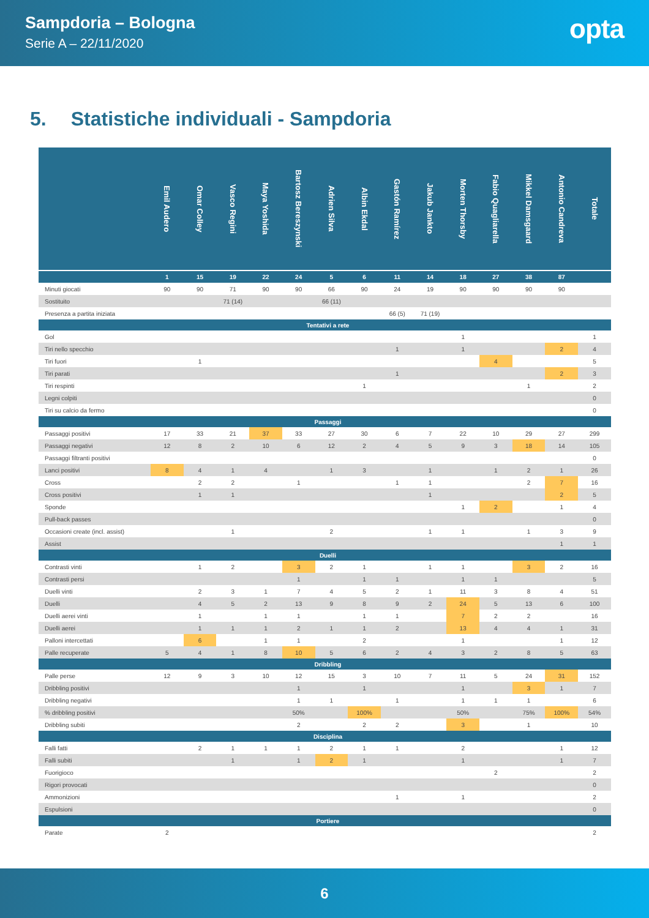Sampdoria – Bologna
Serie A – 22/11/2020
opta
5. Statistiche individuali - Sampdoria
| | Emil Audero | Omar Colley | Vasco Regini | Maya Yoshida | Bartosz Bereszynski | Adrien Silva | Albin Ekdal | Gastón Ramírez | Jakub Jankto | Morten Thorsby | Fabio Quagliarella | Mikkel Damsgaard | Antonio Candreva | Totale |
| --- | --- | --- | --- | --- | --- | --- | --- | --- | --- | --- | --- | --- | --- | --- |
| | 1 | 15 | 19 | 22 | 24 | 5 | 6 | 11 | 14 | 18 | 27 | 38 | 87 | |
| Minuti giocati | 90 | 90 | 71 | 90 | 90 | 66 | 90 | 24 | 19 | 90 | 90 | 90 | 90 | |
| Sostituito | | | 71 (14) | | | 66 (11) | | | | | | | | |
| Presenza a partita iniziata | | | | | | | | 66 (5) | 71 (19) | | | | | |
| Tentativi a rete | | | | | | | | | | | | | | |
| Gol | | | | | | | | | | 1 | | | | 1 |
| Tiri nello specchio | | | | | | | | 1 | | 1 | | | 2 | 4 |
| Tiri fuori | | 1 | | | | | | | | | 4 | | | 5 |
| Tiri parati | | | | | | | | 1 | | | | | 2 | 3 |
| Tiri respinti | | | | | | | 1 | | | | | 1 | | 2 |
| Legni colpiti | | | | | | | | | | | | | | 0 |
| Tiri su calcio da fermo | | | | | | | | | | | | | | 0 |
| Passaggi | | | | | | | | | | | | | | |
| Passaggi positivi | 17 | 33 | 21 | 37 | 33 | 27 | 30 | 6 | 7 | 22 | 10 | 29 | 27 | 299 |
| Passaggi negativi | 12 | 8 | 2 | 10 | 6 | 12 | 2 | 4 | 5 | 9 | 3 | 18 | 14 | 105 |
| Passaggi filtranti positivi | | | | | | | | | | | | | | 0 |
| Lanci positivi | 8 | 4 | 1 | 4 | | 1 | 3 | | 1 | | 1 | 2 | 1 | 26 |
| Cross | | 2 | 2 | | 1 | | | 1 | 1 | | | 2 | 7 | 16 |
| Cross positivi | | 1 | 1 | | | | | | 1 | | | | 2 | 5 |
| Sponde | | | | | | | | | | 1 | 2 | | 1 | 4 |
| Pull-back passes | | | | | | | | | | | | | | 0 |
| Occasioni create (incl. assist) | | | 1 | | | 2 | | | 1 | 1 | | 1 | 3 | 9 |
| Assist | | | | | | | | | | | | | 1 | 1 |
| Duelli | | | | | | | | | | | | | | |
| Contrasti vinti | | 1 | 2 | | 3 | 2 | 1 | | 1 | 1 | | 3 | 2 | 16 |
| Contrasti persi | | | | | 1 | | 1 | 1 | | 1 | 1 | | | 5 |
| Duelli vinti | | 2 | 3 | 1 | 7 | 4 | 5 | 2 | 1 | 11 | 3 | 8 | 4 | 51 |
| Duelli | | 4 | 5 | 2 | 13 | 9 | 8 | 9 | 2 | 24 | 5 | 13 | 6 | 100 |
| Duelli aerei vinti | | 1 | | 1 | 1 | | 1 | 1 | | 7 | 2 | 2 | | 16 |
| Duelli aerei | | 1 | 1 | 1 | 2 | 1 | 1 | 2 | | 13 | 4 | 4 | 1 | 31 |
| Palloni intercettati | | 6 | | 1 | 1 | | 2 | | | 1 | | | 1 | 12 |
| Palle recuperate | 5 | 4 | 1 | 8 | 10 | 5 | 6 | 2 | 4 | 3 | 2 | 8 | 5 | 63 |
| Dribbling | | | | | | | | | | | | | | |
| Palle perse | 12 | 9 | 3 | 10 | 12 | 15 | 3 | 10 | 7 | 11 | 5 | 24 | 31 | 152 |
| Dribbling positivi | | | | | 1 | | 1 | | | 1 | | 3 | 1 | 7 |
| Dribbling negativi | | | | | 1 | 1 | | 1 | | 1 | 1 | 1 | | 6 |
| % dribbling positivi | | | | | 50% | | 100% | | | 50% | | 75% | 100% | 54% |
| Dribbling subiti | | | | | 2 | | 2 | 2 | | 3 | | 1 | | 10 |
| Disciplina | | | | | | | | | | | | | | |
| Falli fatti | | 2 | 1 | 1 | 1 | 2 | 1 | 1 | | 2 | | | 1 | 12 |
| Falli subiti | | | 1 | | 1 | 2 | 1 | | | 1 | | | 1 | 7 |
| Fuorigioco | | | | | | | | | | | 2 | | | 2 |
| Rigori provocati | | | | | | | | | | | | | | 0 |
| Ammonizioni | | | | | | | | 1 | | 1 | | | | 2 |
| Espulsioni | | | | | | | | | | | | | | 0 |
| Portiere | | | | | | | | | | | | | | |
| Parate | 2 | | | | | | | | | | | | | 2 |
6